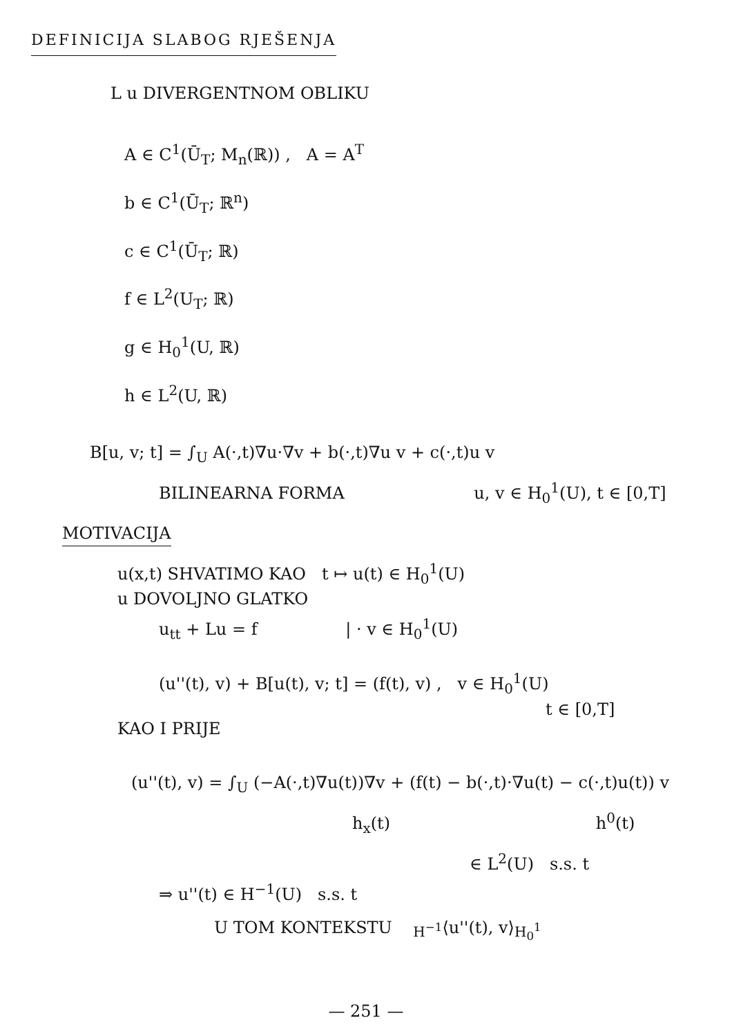DEFINICIJA SLABOG RJEŠENJA
L u DIVERGENTNOM OBLIKU
A ∈ C<sup>1</sup>(Ū<sub>T</sub>; M<sub>n</sub>(ℝ)) , A = A<sup>T</sup>
b ∈ C<sup>1</sup>(Ū<sub>T</sub>; ℝ<sup>n</sup>)
c ∈ C<sup>1</sup>(Ū<sub>T</sub>; ℝ)
f ∈ L<sup>2</sup>(U<sub>T</sub>; ℝ)
g ∈ H<sub>0</sub><sup>1</sup>(U, ℝ)
h ∈ L<sup>2</sup>(U, ℝ)
B[u, v; t] = ∫<sub>U</sub> A(·,t)∇u·∇v + b(·,t)∇u v + c(·,t)u v
BILINEARNA FORMA u, v ∈ H<sub>0</sub><sup>1</sup>(U), t ∈ [0,T]
MOTIVACIJA
u(x,t) SHVATIMO KAO t ↦ u(t) ∈ H<sub>0</sub><sup>1</sup>(U)
u DOVOLJNO GLATKO
u<sub>tt</sub> + Lu = f | · v ∈ H<sub>0</sub><sup>1</sup>(U)
(u''(t), v) + B[u(t), v; t] = (f(t), v) , v ∈ H<sub>0</sub><sup>1</sup>(U)
t ∈ [0,T]
KAO I PRIJE
(u''(t), v) = ∫<sub>U</sub> (−A(·,t)∇u(t))∇v + (f(t) − b(·,t)·∇u(t) − c(·,t)u(t)) v
h<sub>x</sub>(t) h<sup>0</sup>(t)
∈ L<sup>2</sup>(U) s.s. t
⇒ u''(t) ∈ H<sup>−1</sup>(U) s.s. t
U TOM KONTEKSTU <sub>H<sup>−1</sup></sub>⟨u''(t), v⟩<sub>H<sub>0</sub><sup>1</sup></sub>
— 251 —